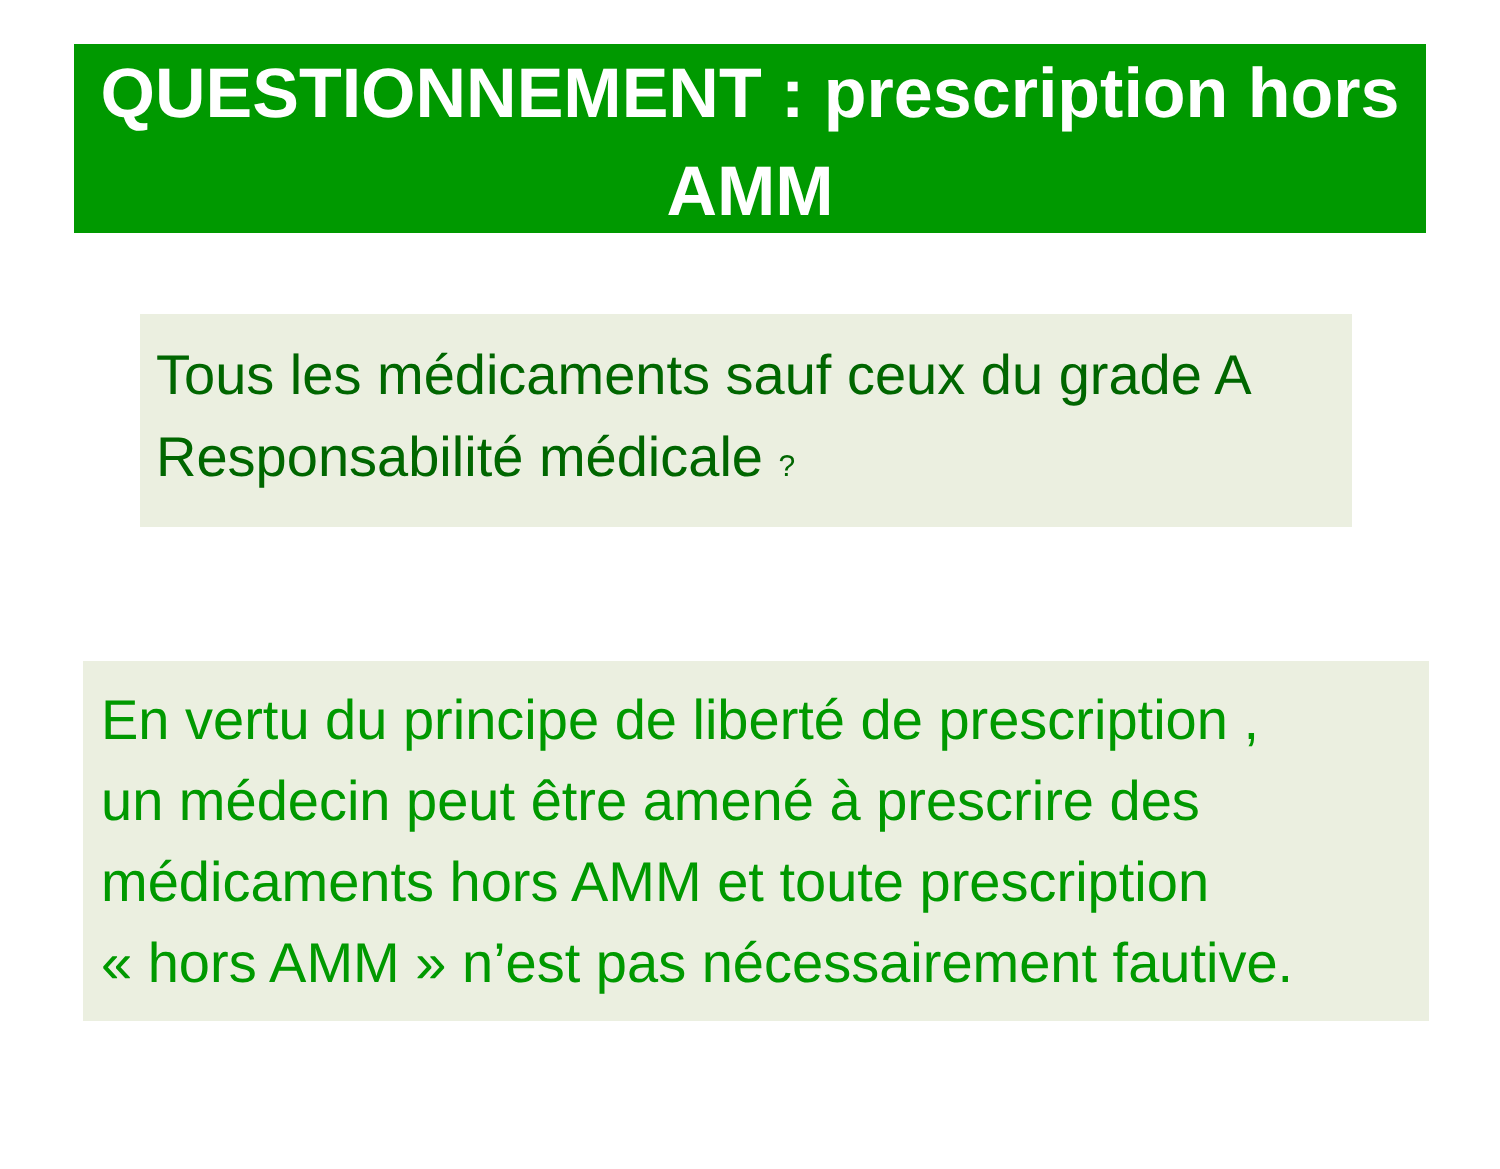QUESTIONNEMENT : prescription hors
AMM
Tous les médicaments sauf ceux du grade A
Responsabilité médicale ?
En vertu du principe de liberté de prescription ,
un médecin peut être amené à prescrire des
médicaments hors AMM et toute prescription
« hors AMM » n’est pas nécessairement fautive.